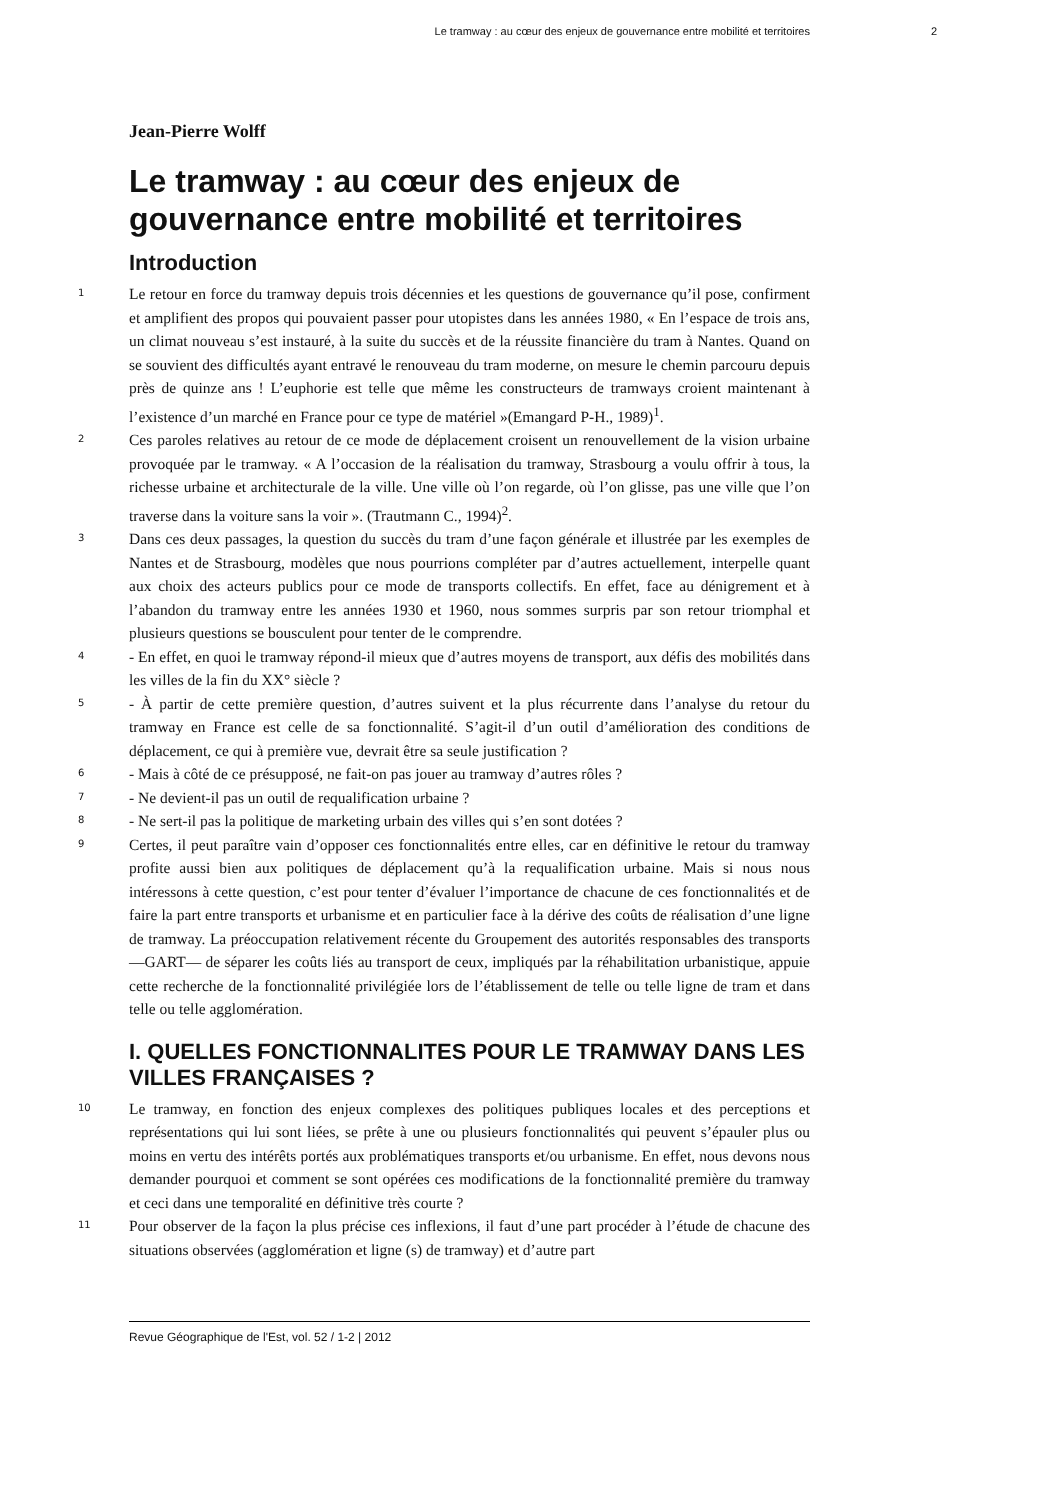Le tramway : au cœur des enjeux de gouvernance entre mobilité et territoires 2
Jean-Pierre Wolff
Le tramway : au cœur des enjeux de gouvernance entre mobilité et territoires
Introduction
1
Le retour en force du tramway depuis trois décennies et les questions de gouvernance qu’il pose, confirment et amplifient des propos qui pouvaient passer pour utopistes dans les années 1980, « En l’espace de trois ans, un climat nouveau s’est instauré, à la suite du succès et de la réussite financière du tram à Nantes. Quand on se souvient des difficultés ayant entravé le renouveau du tram moderne, on mesure le chemin parcouru depuis près de quinze ans ! L’euphorie est telle que même les constructeurs de tramways croient maintenant à l’existence d’un marché en France pour ce type de matériel »(Emangard P-H., 1989)<sup>1</sup>.
2
Ces paroles relatives au retour de ce mode de déplacement croisent un renouvellement de la vision urbaine provoquée par le tramway. « A l’occasion de la réalisation du tramway, Strasbourg a voulu offrir à tous, la richesse urbaine et architecturale de la ville. Une ville où l’on regarde, où l’on glisse, pas une ville que l’on traverse dans la voiture sans la voir ». (Trautmann C., 1994)<sup>2</sup>.
3
Dans ces deux passages, la question du succès du tram d’une façon générale et illustrée par les exemples de Nantes et de Strasbourg, modèles que nous pourrions compléter par d’autres actuellement, interpelle quant aux choix des acteurs publics pour ce mode de transports collectifs. En effet, face au dénigrement et à l’abandon du tramway entre les années 1930 et 1960, nous sommes surpris par son retour triomphal et plusieurs questions se bousculent pour tenter de le comprendre.
4
- En effet, en quoi le tramway répond-il mieux que d’autres moyens de transport, aux défis des mobilités dans les villes de la fin du XX° siècle ?
5
- À partir de cette première question, d’autres suivent et la plus récurrente dans l’analyse du retour du tramway en France est celle de sa fonctionnalité. S’agit-il d’un outil d’amélioration des conditions de déplacement, ce qui à première vue, devrait être sa seule justification ?
6
- Mais à côté de ce présupposé, ne fait-on pas jouer au tramway d’autres rôles ?
7
- Ne devient-il pas un outil de requalification urbaine ?
8
- Ne sert-il pas la politique de marketing urbain des villes qui s’en sont dotées ?
9
Certes, il peut paraître vain d’opposer ces fonctionnalités entre elles, car en définitive le retour du tramway profite aussi bien aux politiques de déplacement qu’à la requalification urbaine. Mais si nous nous intéressons à cette question, c’est pour tenter d’évaluer l’importance de chacune de ces fonctionnalités et de faire la part entre transports et urbanisme et en particulier face à la dérive des coûts de réalisation d’une ligne de tramway. La préoccupation relativement récente du Groupement des autorités responsables des transports —GART— de séparer les coûts liés au transport de ceux, impliqués par la réhabilitation urbanistique, appuie cette recherche de la fonctionnalité privilégiée lors de l’établissement de telle ou telle ligne de tram et dans telle ou telle agglomération.
I. QUELLES FONCTIONNALITES POUR LE TRAMWAY DANS LES VILLES FRANÇAISES ?
10
Le tramway, en fonction des enjeux complexes des politiques publiques locales et des perceptions et représentations qui lui sont liées, se prête à une ou plusieurs fonctionnalités qui peuvent s’épauler plus ou moins en vertu des intérêts portés aux problématiques transports et/ou urbanisme. En effet, nous devons nous demander pourquoi et comment se sont opérées ces modifications de la fonctionnalité première du tramway et ceci dans une temporalité en définitive très courte ?
11
Pour observer de la façon la plus précise ces inflexions, il faut d’une part procéder à l’étude de chacune des situations observées (agglomération et ligne (s) de tramway) et d’autre part
Revue Géographique de l'Est, vol. 52 / 1-2 | 2012